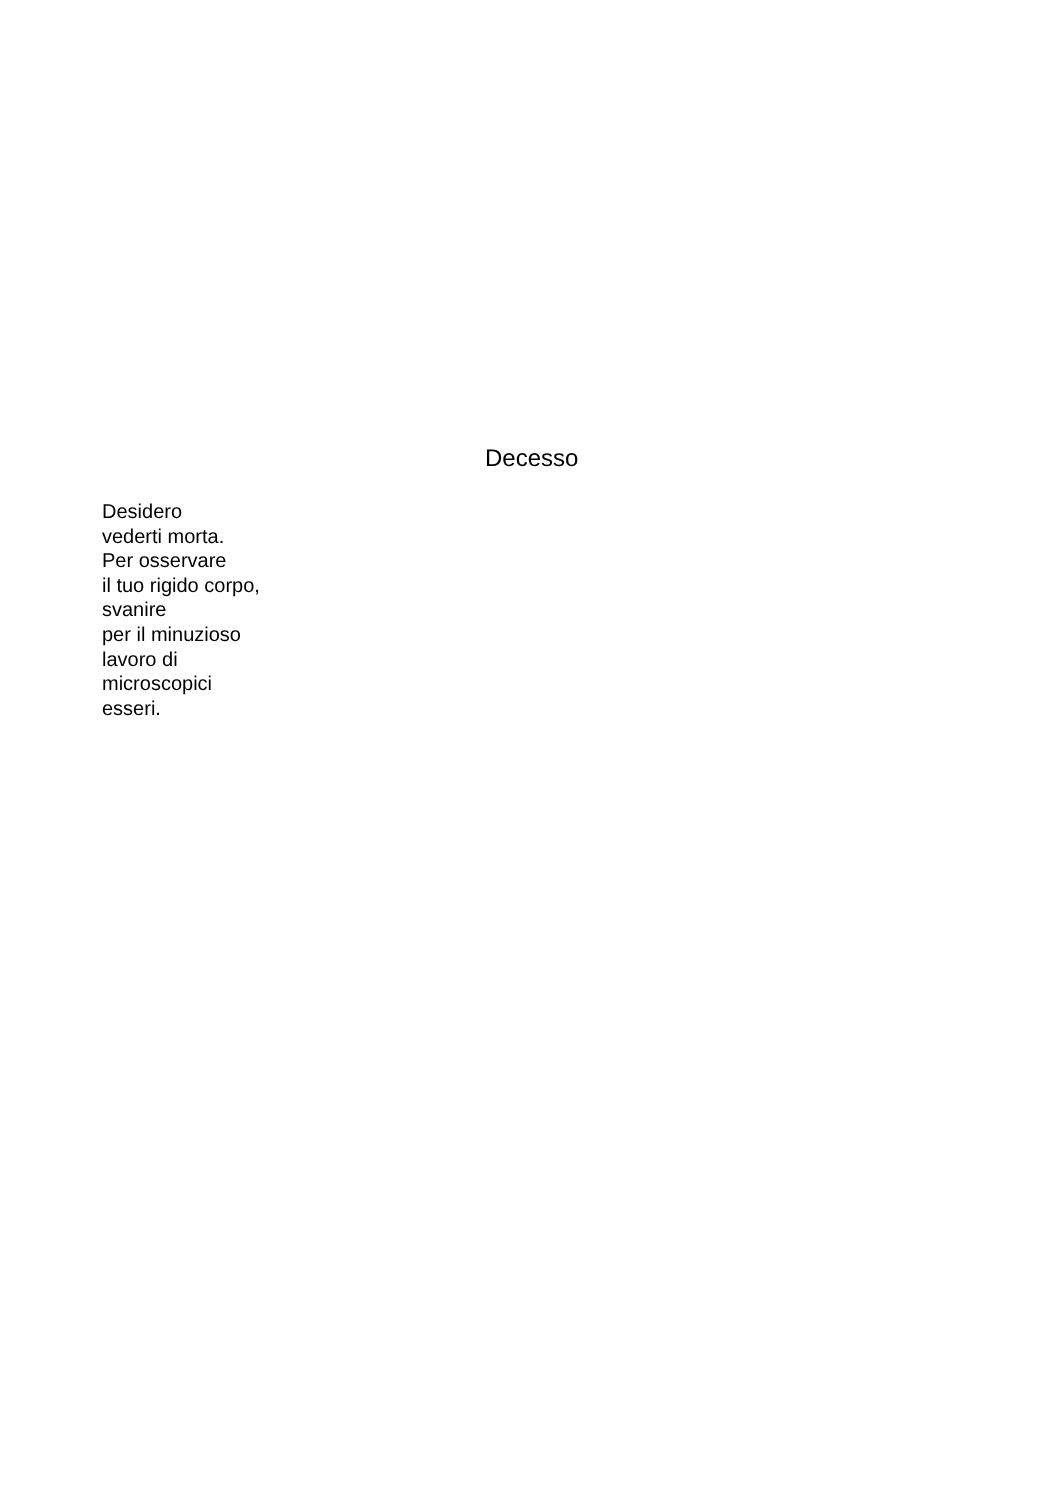Decesso
Desidero
vederti morta.
Per osservare
il tuo rigido corpo,
svanire
per il minuzioso
lavoro di
microscopici
esseri.